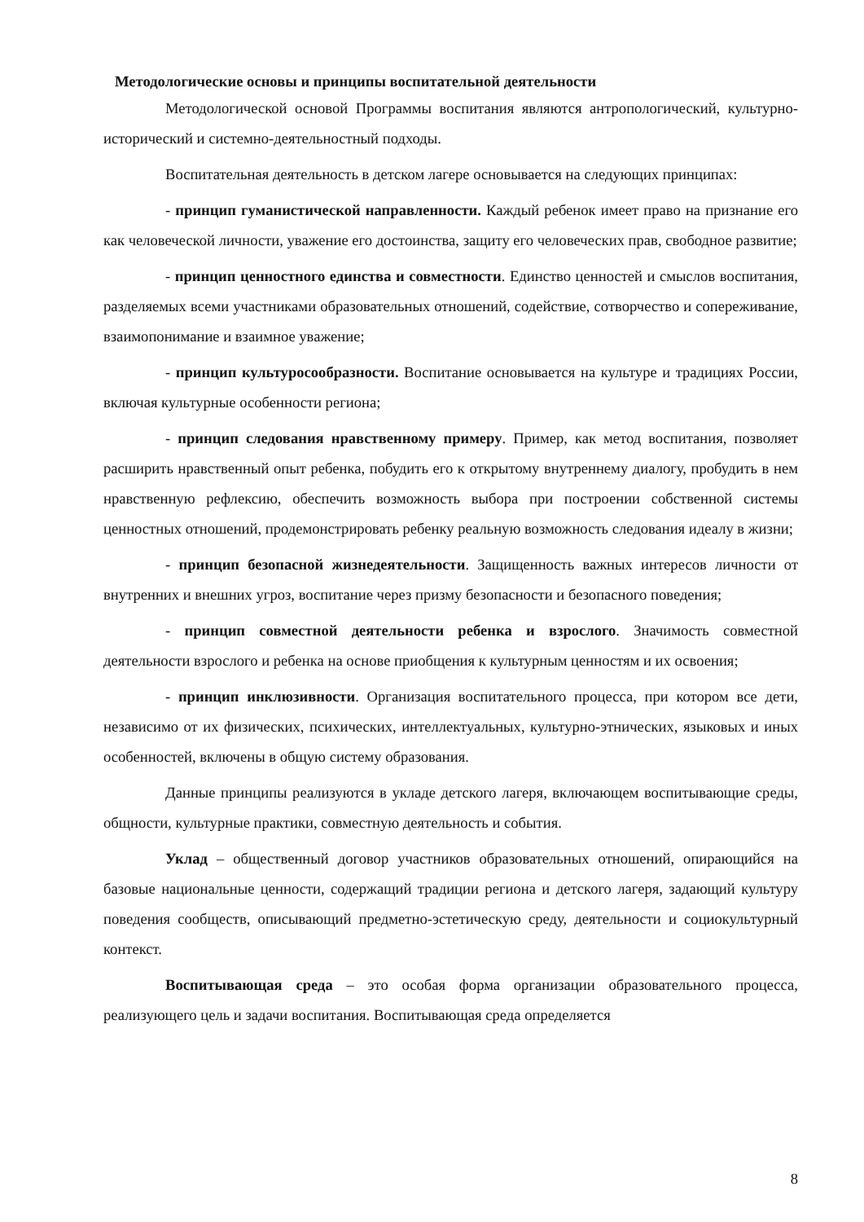Методологические основы и принципы воспитательной деятельности
Методологической основой Программы воспитания являются антропологический, культурно-исторический и системно-деятельностный подходы.
Воспитательная деятельность в детском лагере основывается на следующих принципах:
- принцип гуманистической направленности. Каждый ребенок имеет право на признание его как человеческой личности, уважение его достоинства, защиту его человеческих прав, свободное развитие;
- принцип ценностного единства и совместности. Единство ценностей и смыслов воспитания, разделяемых всеми участниками образовательных отношений, содействие, сотворчество и сопереживание, взаимопонимание и взаимное уважение;
- принцип культуросообразности. Воспитание основывается на культуре и традициях России, включая культурные особенности региона;
- принцип следования нравственному примеру. Пример, как метод воспитания, позволяет расширить нравственный опыт ребенка, побудить его к открытому внутреннему диалогу, пробудить в нем нравственную рефлексию, обеспечить возможность выбора при построении собственной системы ценностных отношений, продемонстрировать ребенку реальную возможность следования идеалу в жизни;
- принцип безопасной жизнедеятельности. Защищенность важных интересов личности от внутренних и внешних угроз, воспитание через призму безопасности и безопасного поведения;
- принцип совместной деятельности ребенка и взрослого. Значимость совместной деятельности взрослого и ребенка на основе приобщения к культурным ценностям и их освоения;
- принцип инклюзивности. Организация воспитательного процесса, при котором все дети, независимо от их физических, психических, интеллектуальных, культурно-этнических, языковых и иных особенностей, включены в общую систему образования.
Данные принципы реализуются в укладе детского лагеря, включающем воспитывающие среды, общности, культурные практики, совместную деятельность и события.
Уклад – общественный договор участников образовательных отношений, опирающийся на базовые национальные ценности, содержащий традиции региона и детского лагеря, задающий культуру поведения сообществ, описывающий предметно-эстетическую среду, деятельности и социокультурный контекст.
Воспитывающая среда – это особая форма организации образовательного процесса, реализующего цель и задачи воспитания. Воспитывающая среда определяется
8